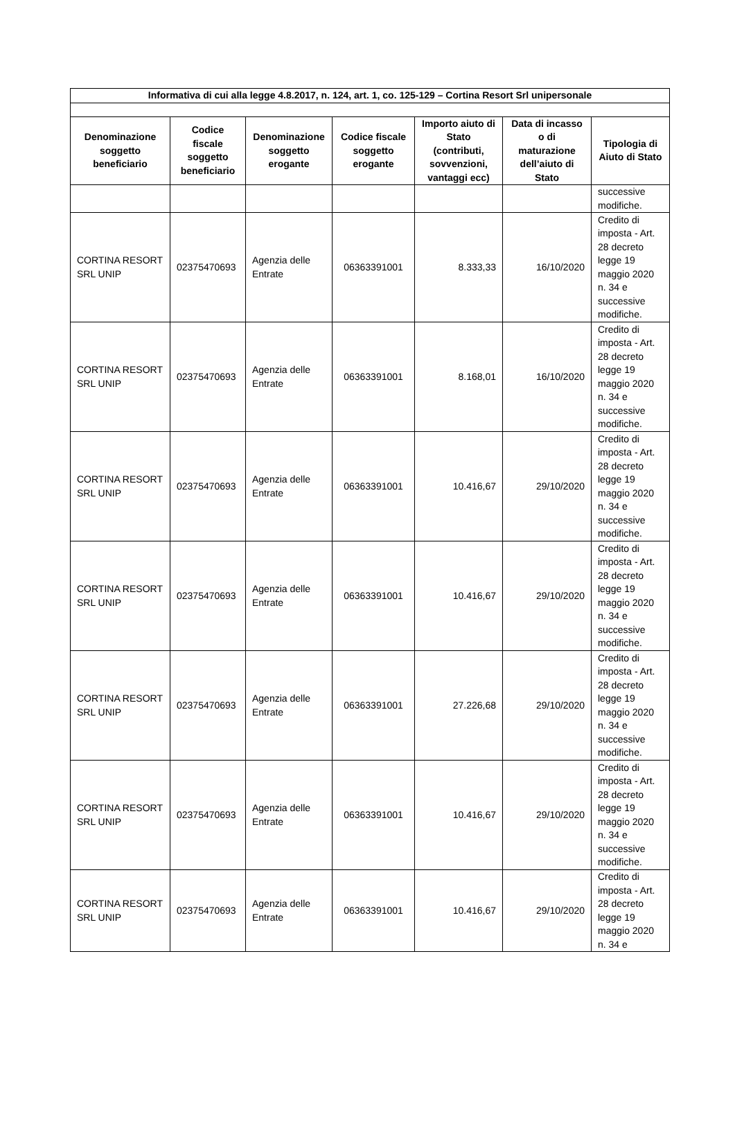| Informativa di cui alla legge 4.8.2017, n. 124, art. 1, co. 125-129 – Cortina Resort Srl unipersonale | | | | | | |
| --- | --- | --- | --- | --- | --- | --- |
| Denominazione soggetto beneficiario | Codice fiscale soggetto beneficiario | Denominazione soggetto erogante | Codice fiscale soggetto erogante | Importo aiuto di Stato (contributi, sovvenzioni, vantaggi ecc) | Data di incasso o di maturazione dell’aiuto di Stato | Tipologia di Aiuto di Stato |
| | | | | | | successive modifiche. |
| CORTINA RESORT SRL UNIP | 02375470693 | Agenzia delle Entrate | 06363391001 | 8.333,33 | 16/10/2020 | Credito di imposta - Art. 28 decreto legge 19 maggio 2020 n. 34 e successive modifiche. |
| CORTINA RESORT SRL UNIP | 02375470693 | Agenzia delle Entrate | 06363391001 | 8.168,01 | 16/10/2020 | Credito di imposta - Art. 28 decreto legge 19 maggio 2020 n. 34 e successive modifiche. |
| CORTINA RESORT SRL UNIP | 02375470693 | Agenzia delle Entrate | 06363391001 | 10.416,67 | 29/10/2020 | Credito di imposta - Art. 28 decreto legge 19 maggio 2020 n. 34 e successive modifiche. |
| CORTINA RESORT SRL UNIP | 02375470693 | Agenzia delle Entrate | 06363391001 | 10.416,67 | 29/10/2020 | Credito di imposta - Art. 28 decreto legge 19 maggio 2020 n. 34 e successive modifiche. |
| CORTINA RESORT SRL UNIP | 02375470693 | Agenzia delle Entrate | 06363391001 | 27.226,68 | 29/10/2020 | Credito di imposta - Art. 28 decreto legge 19 maggio 2020 n. 34 e successive modifiche. |
| CORTINA RESORT SRL UNIP | 02375470693 | Agenzia delle Entrate | 06363391001 | 10.416,67 | 29/10/2020 | Credito di imposta - Art. 28 decreto legge 19 maggio 2020 n. 34 e successive modifiche. |
| CORTINA RESORT SRL UNIP | 02375470693 | Agenzia delle Entrate | 06363391001 | 10.416,67 | 29/10/2020 | Credito di imposta - Art. 28 decreto legge 19 maggio 2020 n. 34 e |